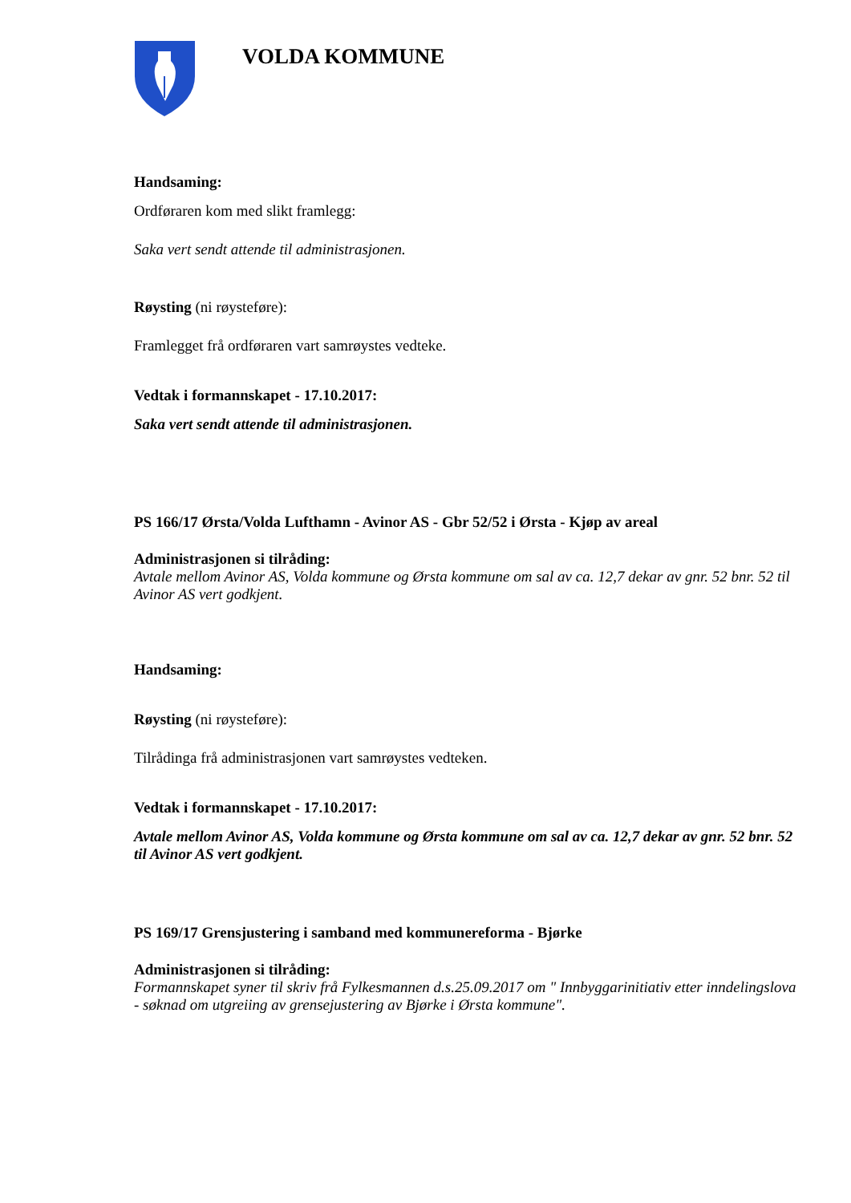VOLDA KOMMUNE
Handsaming:
Ordføraren kom med slikt framlegg:
Saka vert sendt attende til administrasjonen.
Røysting (ni røysteføre):
Framlegget frå ordføraren vart samrøystes vedteke.
Vedtak i formannskapet - 17.10.2017:
Saka vert sendt attende til administrasjonen.
PS 166/17 Ørsta/Volda Lufthamn - Avinor AS - Gbr 52/52 i Ørsta - Kjøp av areal
Administrasjonen si tilråding:
Avtale mellom Avinor AS, Volda kommune og Ørsta kommune om sal av ca. 12,7 dekar av gnr. 52 bnr. 52 til Avinor AS vert godkjent.
Handsaming:
Røysting (ni røysteføre):
Tilrådinga frå administrasjonen vart samrøystes vedteken.
Vedtak i formannskapet - 17.10.2017:
Avtale mellom Avinor AS, Volda kommune og Ørsta kommune om sal av ca. 12,7 dekar av gnr. 52 bnr. 52 til Avinor AS vert godkjent.
PS 169/17 Grensjustering i samband med kommunereforma - Bjørke
Administrasjonen si tilråding:
Formannskapet syner til skriv frå Fylkesmannen d.s.25.09.2017 om " Innbyggarinitiativ etter inndelingslova - søknad om utgreiing av grensejustering av Bjørke i Ørsta kommune".